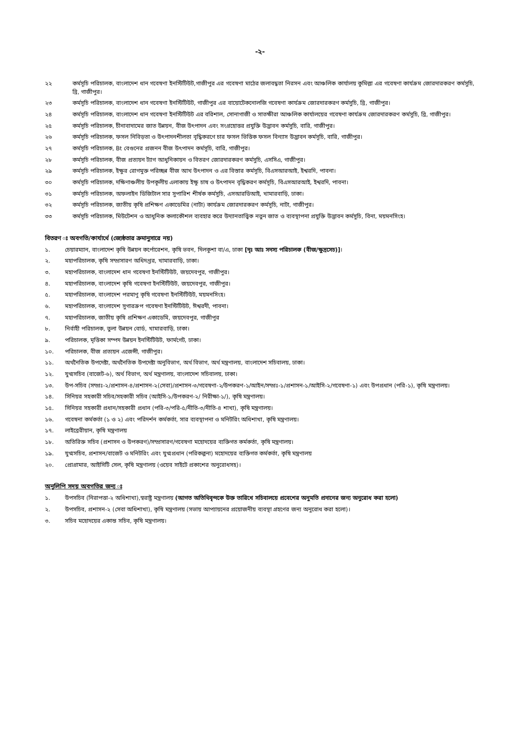-২-
২২ কর্মসূচি পরিচালক, বাংলাদেশ ধান গবেষণা ইনস্টিটিউট,গাজীপুর এর গবেষণা মাঠের জলাবদ্ধতা নিরসন এবং আঞ্চলিক কার্যালয় কুমিল্লা এর গবেষণা কার্যক্রম জোরদারকরণ কর্মসুচি, ব্রি, গাজীপুর।
২৩ কর্মসূচি পরিচালক, বাংলাদেশ ধান গবেষণা ইনস্টিটিউট, গাজীপুর এর বায়োটেকনোলজি গবেষণা কার্যক্রম জোরদারকরণ কর্মসুচি, ব্রি, গাজীপুর।
২৪ কর্মসূচি পরিচালক, বাংলাদেশ ধান গবেষণা ইনস্টিটিউট এর বরিশাল, সোনাগাজী ও সাতক্ষীরা আঞ্চলিক কার্যালয়ের গবেষণা কার্যক্রম জোরদারকরণ কর্মসুচি, ব্রি, গাজীপুর।
২৫ কর্মসূচি পরিচালক, চীনাবাদামের জাত উন্নয়ন, বীজ উৎপাদন এবং সংগ্রহোত্তর প্রযুক্তি উদ্ভাবন কর্মসুচি, বারি, গাজীপুর।
২৬ কর্মসূচি পরিচালক, ফসল নিবিড়তা ও উৎপাদনশীলতা বৃদ্ধিকরণে চার ফসল ভিত্তিক ফসল বিন্যাস উদ্ভাবন কর্মসূচি, বারি, গাজীপুর।
২৭ কর্মসূচি পরিচালক, Bt বেগুনের প্রজনন বীজ উৎপাদন কর্মসূচি, বারি, গাজীপুর।
২৮ কর্মসূচি পরিচালক, বীজ প্রত্যয়ন ট্যাগ আধুনিকায়ন ও বিতরণ জোরদারকরণ কর্মসুচি, এসসিএ, গাজীপুর।
২৯ কর্মসূচি পরিচালক, ইক্ষুর রোগমুক্ত পরিচ্ছন্ন বীজ আখ উৎপাদন ও এর বিস্তার কর্মসূচি, বিএসআরআই, ইশ্বরদি, পাবনা।
৩০ কর্মসূচি পরিচালক, দক্ষিণাঞ্চলীয় উপকূলীয় এলাকায় ইক্ষু চাষ ও উৎপাদন বৃদ্ধিকরণ কর্মসূচি, বিএসআরআই, ইশ্বরদি, পাবনা।
৩১ কর্মসূচি পরিচালক, অফলাইন ডিজিটাল সার সুপারিশ শীর্ষক কর্মসুচি, এসআরডিআই, খামারবাড়ি, ঢাকা।
৩২ কর্মসূচি পরিচালক, জাতীয় কৃষি প্রশিক্ষণ একাডেমির (নাটা) কার্যক্রম জোরদারকরণ কর্মসূচি, নাটা, গাজীপুর।
৩৩ কর্মসূচি পরিচালক, মিউটেশন ও আধুনিক কলাকৌশল ব্যবহার করে উদ্যানতাত্ত্বিক নতুন জাত ও ব্যবস্থাপনা প্রযুক্তি উদ্ভাবন কর্মসুচি, বিনা, ময়মনসিংহ।
বিতরণ ঃ অবগতি/কার্যার্থে (জ্যেষ্ঠতার ক্রমানুসারে নয়)
১. চেয়ারম্যান, বাংলাদেশ কৃষি উন্নয়ন কর্পোরেশন, কৃষি ভবন, দিলকুশা বা/এ, ঢাকা [দৃঃ আঃ সদস্য পরিচালক (বীজ/ক্ষুদ্রসেচ)]।
২. মহাপরিচালক, কৃষি সম্প্রসারণ অধিদপ্তর, খামারবাড়ি, ঢাকা।
৩. মহাপরিচালক, বাংলাদেশ ধান গবেষণা ইনস্টিটিউট, জয়দেবপুর, গাজীপুর।
৪. মহাপরিচালক, বাংলাদেশ কৃষি গবেষণা ইনস্টিটিউট, জয়দেবপুর, গাজীপুর।
৫. মহাপরিচালক, বাংলাদেশ পরমাণু কৃষি গবেষণা ইনস্টিটিউট, ময়মনসিংহ।
৬. মহাপরিচালক, বাংলাদেশ সুগারক্রপ গবেষণা ইনস্টিটিউট, ঈশ্বরদী, পাবনা।
৭. মহাপরিচালক, জাতীয় কৃষি প্রশিক্ষণ একাডেমি, জয়দেবপুর, গাজীপুর
৮. নির্বাহী পরিচালক, তুলা উন্নয়ন বোর্ড, খামারবাড়ি, ঢাকা।
৯. পরিচালক, মৃত্তিকা সম্পদ উন্নয়ন ইনস্টিটিউট, ফার্মগেট, ঢাকা।
১০. পরিচালক, বীজ প্রত্যয়ন এজেন্সী, গাজীপুর।
১১. অর্থনৈতিক উপদেষ্টা, অর্থনৈতিক উপদেষ্টা অনুবিভাগ, অর্থ বিভাগ, অর্থ মন্ত্রণালয়, বাংলাদেশ সচিবালয়, ঢাকা।
১২. যুগ্মসচিব (বাজেট-৬), অর্থ বিভাগ, অর্থ মন্ত্রণালয়, বাংলাদেশ সচিবালয়, ঢাকা।
১৩. উপ-সচিব (সম্প্রঃ-২/প্রশাসন-৪/প্রশাসন-২(সেবা)/প্রশাসন-৩/গবেষণা-২/উপকরণ-১/আইন/সম্প্রঃ-১/প্রশাসন-১/আইসি-২/গবেষণা-১) এবং উপপ্রধান (পরি-১), কৃষি মন্ত্রণালয়।
১৪. সিনিয়র সহকারী সচিব/সহকারী সচিব (আইসি-১/উপকরণ-২/ নিরীক্ষা-১/), কৃষি মন্ত্রণালয়।
১৫. সিনিয়র সহকারী প্রধান/সহকারী প্রধান (পরি-৩/পরি-৫/নীতি-৩/নীতি-৪ শাখা), কৃষি মন্ত্রণালয়।
১৬. গবেষনা কর্মকর্তা (১ ও ২) এবং পরিদর্শন কর্মকর্তা, সার ব্যবস্থাপনা ও মনিটরিং অধিশাখা, কৃষি মন্ত্রণালয়।
১৭. লাইব্রেরীয়ান, কৃষি মন্ত্রণালয়
১৮. অতিরিক্ত সচিব (প্রশাসন ও উপকরণ)/সম্প্রসারণ/গবেষণা মহোদয়ের ব্যক্তিগত কর্মকর্তা, কৃষি মন্ত্রণালয়।
১৯. যুগ্মসচিব, প্রশাসন/বাজেট ও মনিটরিং এবং যুগ্মপ্রধান (পরিকল্পনা) মহোদয়ের ব্যক্তিগত কর্মকর্তা, কৃষি মন্ত্রণালয়
২০. প্রোগ্রামার, আইসিটি সেল, কৃষি মন্ত্রণালয় (ওয়েব সাইটে প্রকাশের অনুরোধসহ)।
অনুলিপি সদয় অবগতির জন্য ঃ
১. উপসচিব (নিরাপত্তা-২ অধিশাখা),স্বরাষ্ট্র মন্ত্রণালয় (আগত অতিথিবৃন্দকে উক্ত তারিখে সচিবালয়ে প্রবেশের অনুমতি প্রদানের জন্য অনুরোধ করা হলো)
২. উপসচিব, প্রশাসন-২ (সেবা অধিশাখা), কৃষি মন্ত্রণালয় (সভায় আপ্যায়নের প্রয়োজনীয় ব্যবস্থা গ্রহণের জন্য অনুরোধ করা হলো)।
৩. সচিব মহোদয়ের একান্ত সচিব, কৃষি মন্ত্রণালয়।